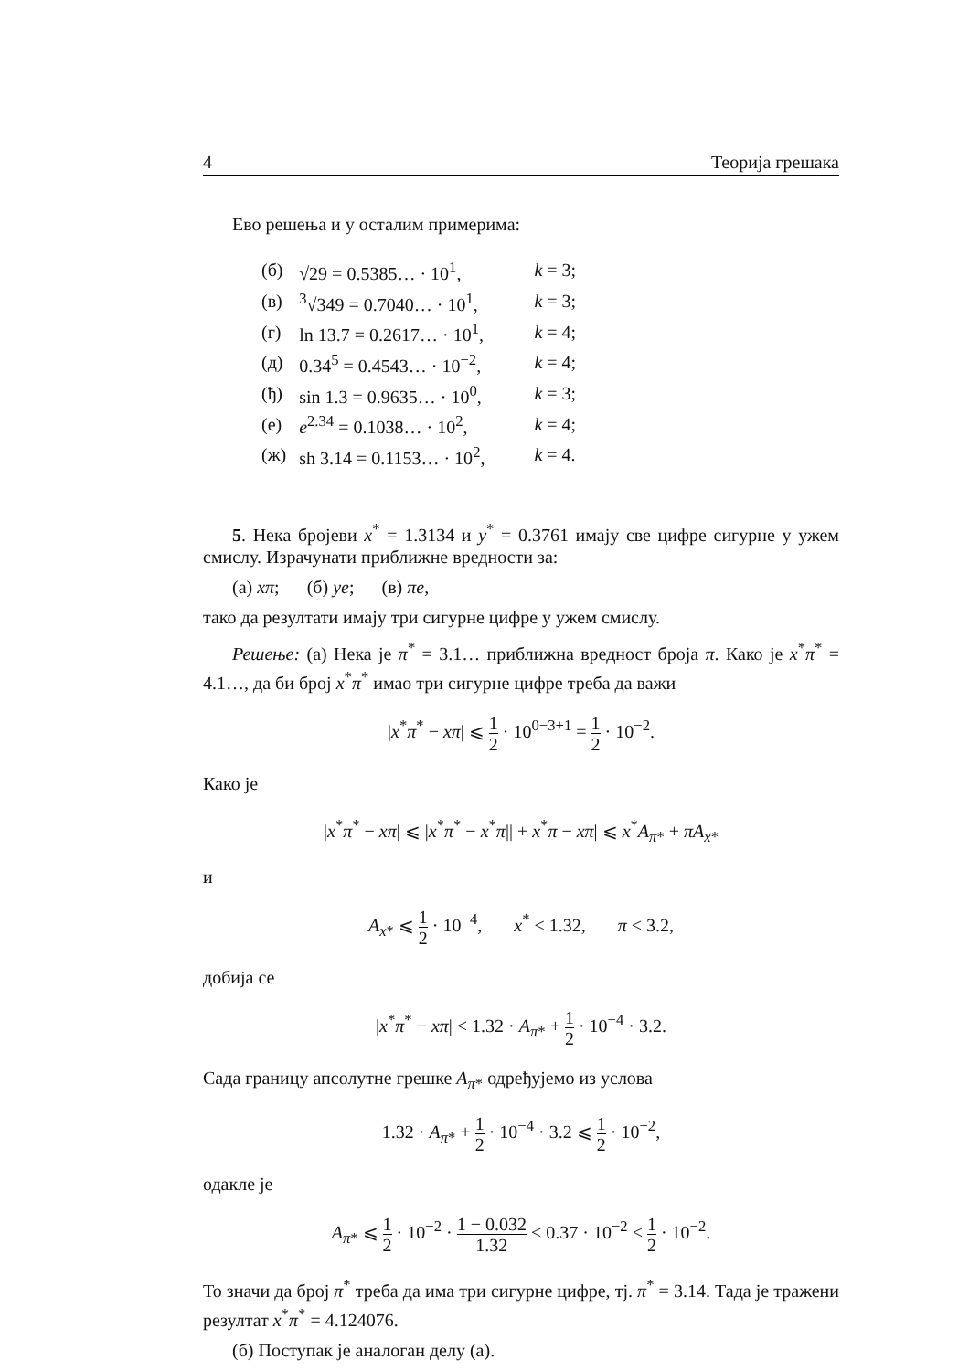4 Теорија грешака
Ево решења и у осталим примерима:
| (б) | √29 = 0.5385… · 10<sup>1</sup>, | k = 3; |
| (в) | <sup>3</sup>√349 = 0.7040… · 10<sup>1</sup>, | k = 3; |
| (г) | ln 13.7 = 0.2617… · 10<sup>1</sup>, | k = 4; |
| (д) | 0.34<sup>5</sup> = 0.4543… · 10<sup>−2</sup>, | k = 4; |
| (ђ) | sin 1.3 = 0.9635… · 10<sup>0</sup>, | k = 3; |
| (е) | e<sup>2.34</sup> = 0.1038… · 10<sup>2</sup>, | k = 4; |
| (ж) | sh 3.14 = 0.1153… · 10<sup>2</sup>, | k = 4. |
5. Нека бројеви x<sup>*</sup> = 1.3134 и y<sup>*</sup> = 0.3761 имају све цифре сигурне у ужем смислу. Израчунати приближне вредности за:
(а) xπ; (б) ye; (в) πe,
тако да резултати имају три сигурне цифре у ужем смислу.
Решење: (а) Нека је π<sup>*</sup> = 3.1… приближна вредност броја π. Како је x<sup>*</sup>π<sup>*</sup> = 4.1…, да би број x<sup>*</sup>π<sup>*</sup> имао три сигурне цифре треба да важи
|x<sup>*</sup>π<sup>*</sup> − xπ| ⩽ 1 2 · 10<sup>0−3+1</sup> = 1 2 · 10<sup>−2</sup>.
Како је
|x<sup>*</sup>π<sup>*</sup> − xπ| ⩽ |x<sup>*</sup>π<sup>*</sup> − x<sup>*</sup>π|| + x<sup>*</sup>π − xπ| ⩽ x<sup>*</sup>A<sub>π*</sub> + πA<sub>x*</sub>
и
A<sub>x*</sub> ⩽ 1 2 · 10<sup>−4</sup>, x<sup>*</sup> < 1.32, π < 3.2,
добија се
|x<sup>*</sup>π<sup>*</sup> − xπ| < 1.32 · A<sub>π*</sub> + 1 2 · 10<sup>−4</sup> · 3.2.
Сада границу апсолутне грешке A<sub>π*</sub> одређујемо из услова
1.32 · A<sub>π*</sub> + 1 2 · 10<sup>−4</sup> · 3.2 ⩽ 1 2 · 10<sup>−2</sup>,
одакле је
A<sub>π*</sub> ⩽ 1 2 · 10<sup>−2</sup> · 1 − 0.032 1.32 < 0.37 · 10<sup>−2</sup> < 1 2 · 10<sup>−2</sup>.
То значи да број π<sup>*</sup> треба да има три сигурне цифре, тј. π<sup>*</sup> = 3.14. Тада је тражени резултат x<sup>*</sup>π<sup>*</sup> = 4.124076.
(б) Поступак је аналоган делу (а).